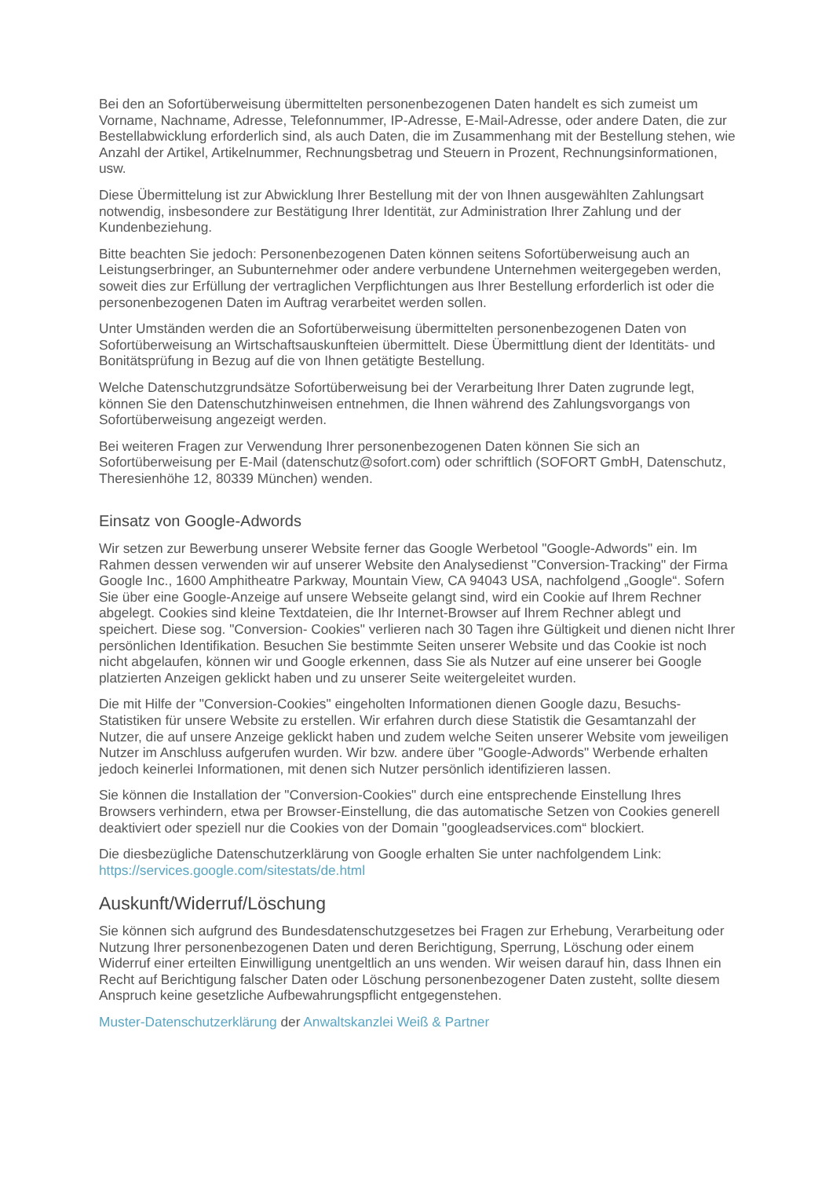Bei den an Sofortüberweisung übermittelten personenbezogenen Daten handelt es sich zumeist um Vorname, Nachname, Adresse, Telefonnummer, IP-Adresse, E-Mail-Adresse, oder andere Daten, die zur Bestellabwicklung erforderlich sind, als auch Daten, die im Zusammenhang mit der Bestellung stehen, wie Anzahl der Artikel, Artikelnummer, Rechnungsbetrag und Steuern in Prozent, Rechnungsinformationen, usw.
Diese Übermittelung ist zur Abwicklung Ihrer Bestellung mit der von Ihnen ausgewählten Zahlungsart notwendig, insbesondere zur Bestätigung Ihrer Identität, zur Administration Ihrer Zahlung und der Kundenbeziehung.
Bitte beachten Sie jedoch: Personenbezogenen Daten können seitens Sofortüberweisung auch an Leistungserbringer, an Subunternehmer oder andere verbundene Unternehmen weitergegeben werden, soweit dies zur Erfüllung der vertraglichen Verpflichtungen aus Ihrer Bestellung erforderlich ist oder die personenbezogenen Daten im Auftrag verarbeitet werden sollen.
Unter Umständen werden die an Sofortüberweisung übermittelten personenbezogenen Daten von Sofortüberweisung an Wirtschaftsauskunfteien übermittelt. Diese Übermittlung dient der Identitäts- und Bonitätsprüfung in Bezug auf die von Ihnen getätigte Bestellung.
Welche Datenschutzgrundsätze Sofortüberweisung bei der Verarbeitung Ihrer Daten zugrunde legt, können Sie den Datenschutzhinweisen entnehmen, die Ihnen während des Zahlungsvorgangs von Sofortüberweisung angezeigt werden.
Bei weiteren Fragen zur Verwendung Ihrer personenbezogenen Daten können Sie sich an Sofortüberweisung per E-Mail (datenschutz@sofort.com) oder schriftlich (SOFORT GmbH, Datenschutz, Theresienhöhe 12, 80339 München) wenden.
Einsatz von Google-Adwords
Wir setzen zur Bewerbung unserer Website ferner das Google Werbetool "Google-Adwords" ein. Im Rahmen dessen verwenden wir auf unserer Website den Analysedienst "Conversion-Tracking" der Firma Google Inc., 1600 Amphitheatre Parkway, Mountain View, CA 94043 USA, nachfolgend „Google“. Sofern Sie über eine Google-Anzeige auf unsere Webseite gelangt sind, wird ein Cookie auf Ihrem Rechner abgelegt. Cookies sind kleine Textdateien, die Ihr Internet-Browser auf Ihrem Rechner ablegt und speichert. Diese sog. "Conversion- Cookies" verlieren nach 30 Tagen ihre Gültigkeit und dienen nicht Ihrer persönlichen Identifikation. Besuchen Sie bestimmte Seiten unserer Website und das Cookie ist noch nicht abgelaufen, können wir und Google erkennen, dass Sie als Nutzer auf eine unserer bei Google platzierten Anzeigen geklickt haben und zu unserer Seite weitergeleitet wurden.
Die mit Hilfe der "Conversion-Cookies" eingeholten Informationen dienen Google dazu, Besuchs-Statistiken für unsere Website zu erstellen. Wir erfahren durch diese Statistik die Gesamtanzahl der Nutzer, die auf unsere Anzeige geklickt haben und zudem welche Seiten unserer Website vom jeweiligen Nutzer im Anschluss aufgerufen wurden. Wir bzw. andere über "Google-Adwords" Werbende erhalten jedoch keinerlei Informationen, mit denen sich Nutzer persönlich identifizieren lassen.
Sie können die Installation der "Conversion-Cookies" durch eine entsprechende Einstellung Ihres Browsers verhindern, etwa per Browser-Einstellung, die das automatische Setzen von Cookies generell deaktiviert oder speziell nur die Cookies von der Domain "googleadservices.com“ blockiert.
Die diesbezügliche Datenschutzerklärung von Google erhalten Sie unter nachfolgendem Link: https://services.google.com/sitestats/de.html
Auskunft/Widerruf/Löschung
Sie können sich aufgrund des Bundesdatenschutzgesetzes bei Fragen zur Erhebung, Verarbeitung oder Nutzung Ihrer personenbezogenen Daten und deren Berichtigung, Sperrung, Löschung oder einem Widerruf einer erteilten Einwilligung unentgeltlich an uns wenden. Wir weisen darauf hin, dass Ihnen ein Recht auf Berichtigung falscher Daten oder Löschung personenbezogener Daten zusteht, sollte diesem Anspruch keine gesetzliche Aufbewahrungspflicht entgegenstehen.
Muster-Datenschutzerklärung der Anwaltskanzlei Weiß & Partner